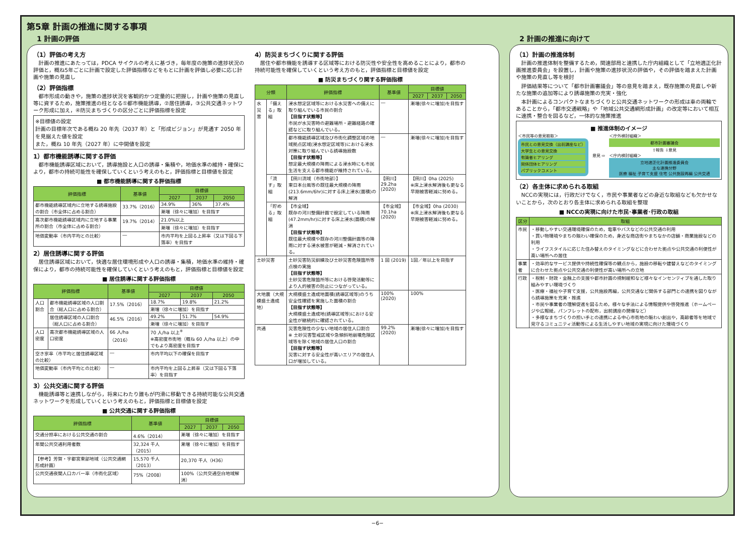第5章 計画の推進に関する事項
1 計画の評価
（1）評価の考え方
計画の推進にあたっては，PDCA サイクルの考えに基づき，毎年度の施策の進捗状況の評価と，概ね5年ごとに計画で設定した評価指標などをもとに計画を評価し必要に応じ計画や施策の見直し
（2）評価指標
都市形成の動きや，施策の進捗状況を客観的かつ定量的に把握し，計画や施策の見直し等に資するため，施策推進の柱となる①都市機能誘導，②居住誘導，③公共交通ネットワーク形成に加え，④防災まちづくりの区分ごとに評価指標を設定
※目標値の設定
計画の目標年次である概ね 20 年先（2037 年）と「形成ビジョン」が見通す 2050 年を見据えた値を設定
また，概ね 10 年先（2027 年）に中間値を設定
1）都市機能誘導に関する評価
都市機能誘導区域において，誘導施設と人口の誘導・集積や，地価水準の維持・確保により，都市の持続可能性を確保していくという考えのもと，評価指標と目標値を設定
■ 都市機能誘導に関する評価指標
| 評価指標 | 基準値 | 目標値 | | |
| --- | --- | --- | --- | --- |
| | | 2027 | 2037 | 2050 |
| 都市機能誘導区域内に立地する誘導施設の割合（市全体に占める割合） | 33.7%（2016） | 34.9% | 36% | 37.4% |
| | | 漸増（徐々に増加）を目指す | | |
| 高次都市機能誘導区域内に立地する事業所の割合（市全体に占める割合） | 19.7%（2014） | 21.0%以上 | | |
| | | 漸増（徐々に増加）を目指す | | |
| 地価変動率（市内平均との比較） | ― | 市内平均を上回る上昇率（又は下回る下落率）を目指す | | |
2）居住誘導に関する評価
居住誘導区域において，快適な居住環境形成や人口の誘導・集積，地価水準の維持・確保により，都市の持続可能性を確保していくという考えのもと，評価指標と目標値を設定
■ 居住誘導に関する評価指標
| 評価指標 | | 基準値 | 目標値 | | |
| --- | --- | --- | --- | --- | --- |
| | | | 2027 | 2037 | 2050 |
| 人口割合 | 都市機能誘導区域の人口割合（総人口に占める割合） | 17.5%（2016） | 18.7% | 19.8% | 21.2% |
| | | | 漸増（徐々に増加）を目指す | | |
| | 居住誘導区域の人口割合（総人口に占める割合） | 46.5%（2016） | 49.2% | 51.7% | 54.9% |
| | | | 漸増（徐々に増加）を目指す | | |
| 人口密度 | 高次都市機能誘導区域の人口密度 | 66 人/ha（2016） | 70 人/ha 以上<sup>※</sup> ※高密度市街地（概ね 60 人/ha 以上）の中でもより高密度を目指す | | |
| 空き家率（市平均と居住誘導区域の比較） | | ― | 市内平均以下の確保を目指す | | |
| 地価変動率（市内平均との比較） | | ― | 市内平均を上回る上昇率（又は下回る下落率）を目指す | | |
3）公共交通に関する評価
機能誘導等と連携しながら，将来にわたり誰もが円滑に移動できる持続可能な公共交通ネットワークを形成していくという考えのもと，評価指標と目標値を設定
■ 公共交通に関する評価指標
| 評価指標 | 基準値 | 目標値 | | |
| --- | --- | --- | --- | --- |
| | | 2027 | 2037 | 2050 |
| 交通分担率における公共交通の割合 | 4.6%（2014） | 漸増（徐々に増加）を目指す | | |
| 年間公共交通利用者数 | 32,324 千人（2015） | 漸増（徐々に増加）を目指す | | |
| 【参考】芳賀・宇都宮東部地域（公共交通網形成計画） | 15,570 千人（2013） | 20,370 千人（H36） | | |
| 公共交通夜間人口カバー率（市街化区域） | 75%（2008） | 100%（公共交通空白地域解消） | | |
4）防災まちづくりに関する評価
居住や都市機能を誘導する区域等における防災性や安全性を高めることにより，都市の持続可能性を確保していくという考え方のもと，評価指標と目標値を設定
■ 防災まちづくり関する評価指標
| 分類 | | 評価指標 | 基準値 | 目標値 | | |
| --- | --- | --- | --- | --- | --- | --- |
| | | | | 2027 | 2037 | 2050 |
| 水災害 | 「備える」取組 | 浸水想定区域等における水災害への備えに取り組んでいる市民の割合 【目指す状態等】 市民が水災害時の避難場所・避難経路の確認などに取り組んでいる。 | ― | 漸増(徐々に増加)を目指す | | |
| | | 都市機能誘導区域及び市街化調整区域の地域拠点区域(浸水想定区域等)における浸水対策に取り組んでいる誘導施設数 【目指す状態等】 想定最大規模の降雨による浸水時にも市民生活を支える都市機能が維持されている。 | ― | 漸増(徐々に増加)を目指す | | |
| | 「流す」取組 | 【田川流域（市街地部）】 東日本台風等の既往最大規模の降雨(213.6mm/6hr)に対する床上浸水(面積)の解消 | 【田川】29.2ha (2020) | 【田川】0ha (2025) ※床上浸水解消後も更なる早期被害軽減に努める。 | | |
| | 「貯める」取組 | 【市全域】 既存の河川整備計画で設定している降雨(47.2mm/hr)に対する床上浸水(面積)の解消 【目指す状態等】 既往最大規模や既存の河川整備計画等の降雨に対する浸水被害が軽減・解消されている。 | 【市全域】70.1ha (2020) | 【市全域】0ha (2030) ※床上浸水解消後も更なる早期被害軽減に努める。 | | |
| 土砂災害 | | 土砂災害防災訓練及び土砂災害危険箇所等点検の実施 【目指す状態等】 土砂災害危険箇所等における啓発活動等により人的被害の防止につながっている。 | 1 回 (2019) | 1回／年以上を目指す | | |
| 大地震（大規模盛土造成地） | | 大規模盛土造成地面積(誘導区域等)のうち安全性確認を実施した面積の割合 【目指す状態等】 大規模盛土造成地(誘導区域等)における安全性が継続的に確認されている。 | 100% (2020) | 100% | | |
| 共通 | | 災害危険性の少ない地域の居住人口割合 ※ 土砂災害警戒区域や急傾斜地崩壊危険区域等を除く地域の居住人口の割合 【目指す状態等】 災害に対する安全性が高いエリアの居住人口が増加している。 | 99.2% (2020) | 漸増(徐々に増加)を目指す | | |
2 計画の推進に向けて
（1）計画の推進体制
計画の推進体制を整備するため，関連部局と連携した庁内組織として「立地適正化計画推進委員会」を設置し，計画や施策の進捗状況の評価や，その評価を踏まえた計画や施策の見直し等を検討
評価結果等について「都市計画審議会」等の意見を踏まえ，既存施策の見直しや新たな施策の追加等により誘導施策の充実・強化
本計画によるコンパクトなまちづくりと公共交通ネットワークの形成は車の両輪であることから，「都市交通戦略」や「地域公共交通網形成計画」の改定等において相互に連携・整合を図るなど，一体的な施策推進
■ 推進体制のイメージ
＜市民等の意見聴取＞
市民との意見交換（出前講座など）
大学生との意見交換
有識者ヒアリング
関係団体ヒアリング
パブリックコメント
意見 ⇨ ＜庁外検討組織＞
都市計画審議会
⇧報告 ⇩意見
＜庁内検討組織＞
立地適正化計画推進委員会
主な連携分野
医療 福祉 子育て支援 住宅 公共施設再編 公共交通
（2）各主体に求められる取組
NCCの実現には，行政だけでなく，市民や事業者などの身近な取組なども欠かせないことから，次のとおり各主体に求められる取組を整理
■ NCCの実現に向けた市民･事業者･行政の取組
| 区分 | 取組 |
| --- | --- |
| 市民 | ・移動しやすい交通環境確保のため，電車やバスなどの公共交通の利用 ・買い物環境やまちの賑わい確保のため，身近な商店街やまちなかの店舗・商業施設などの利用 ・ライフスタイルに応じた住み替えのタイミングなどに合わせた拠点や公共交通の利便性が高い場所への居住 |
| 事業者 | ・効率的なサービス提供や持続性確保等の観点から，施設の移転や建替えなどのタイミングに合わせた拠点や公共交通の利便性が高い場所への立地 |
| 行政 | ・税制・財政・金融上の支援や都市計画の規制緩和など様々なインセンティブを通した取り組みやすい環境づくり ・医療・福祉や子育て支援，公共施設再編，公共交通など関係する部門との連携を図りながら誘導施策を充実・推進 ・市民や事業者の理解促進を図るため，様々な手法による情報提供や啓発推進（ホームページや広報紙，パンフレットの配布，出前講座の開催など） ・多様なまちづくりの担い手との連携による中心市街地の賑わい創出や，高齢者等を地域で見守るコミュニティ活動等による生活しやすい地域の実現に向けた環境づくり |
−6−